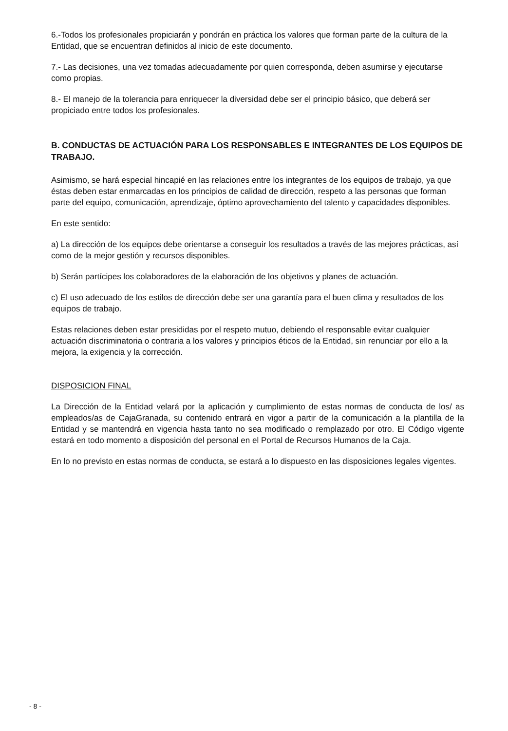6.-Todos los profesionales propiciarán y pondrán en práctica los valores que forman parte de la cultura de la Entidad, que se encuentran definidos al inicio de este documento.
7.- Las decisiones, una vez tomadas adecuadamente por quien corresponda, deben asumirse y ejecutarse como propias.
8.- El manejo de la tolerancia para enriquecer la diversidad debe ser el principio básico, que deberá ser propiciado entre todos los profesionales.
B. CONDUCTAS DE ACTUACIÓN PARA LOS RESPONSABLES E INTEGRANTES DE LOS EQUIPOS DE TRABAJO.
Asimismo, se hará especial hincapié en las relaciones entre los integrantes de los equipos de trabajo, ya que éstas deben estar enmarcadas en los principios de calidad de dirección, respeto a las personas que forman parte del equipo, comunicación, aprendizaje, óptimo aprovechamiento del talento y capacidades disponibles.
En este sentido:
a) La dirección de los equipos debe orientarse a conseguir los resultados a través de las mejores prácticas, así como de la mejor gestión y recursos disponibles.
b) Serán partícipes los colaboradores de la elaboración de los objetivos y planes de actuación.
c) El uso adecuado de los estilos de dirección debe ser una garantía para el buen clima y resultados de los equipos de trabajo.
Estas relaciones deben estar presididas por el respeto mutuo, debiendo el responsable evitar cualquier actuación discriminatoria o contraria a los valores y principios éticos de la Entidad, sin renunciar por ello a la mejora, la exigencia y la corrección.
DISPOSICION FINAL
La Dirección de la Entidad velará por la aplicación y cumplimiento de estas normas de conducta de los/ as empleados/as de CajaGranada, su contenido entrará en vigor a partir de la comunicación a la plantilla de la Entidad y se mantendrá en vigencia hasta tanto no sea modificado o remplazado por otro. El Código vigente estará en todo momento a disposición del personal en el Portal de Recursos Humanos de la Caja.
En lo no previsto en estas normas de conducta, se estará a lo dispuesto en las disposiciones legales vigentes.
- 8 -